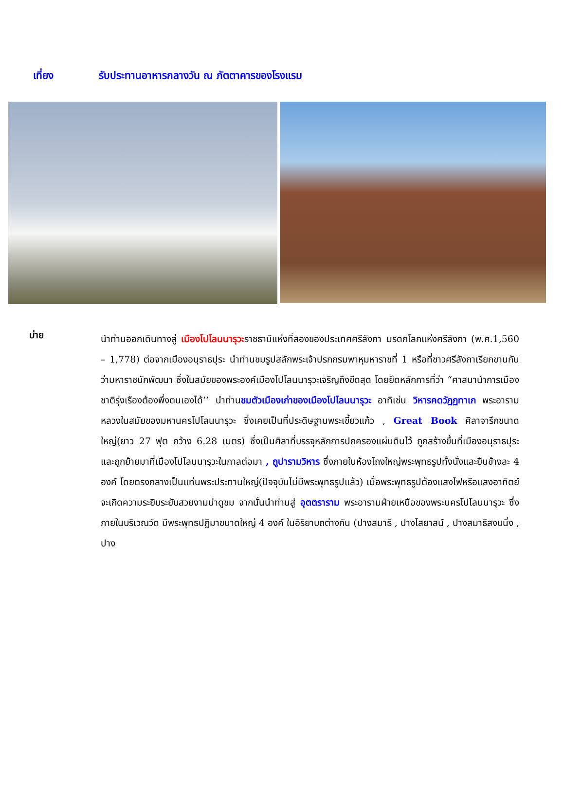เที่ยง รับประทานอาหารกลางวัน ณ ภัตตาคารของโรงแรม
บ่าย
นำท่านออกเดินทางสู่ เมืองโปโลนนารุวะราชธานีแห่งที่สองของประเทศศรีลังกา มรดกโลกแห่งศรีลังกา (พ.ศ.1,560 – 1,778) ต่อจากเมืองอนุราธปุระ นำท่านชมรูปสลักพระเจ้าปรกกรมพาหุมหาราชที่ 1 หรือที่ชาวศรีลังกาเรียกขานกันว่ามหาราชนักพัฒนา ซึ่งในสมัยของพระองค์เมืองโปโลนนารุวะเจริญถึงขีดสุด โดยยึดหลักการที่ว่า “ศาสนานำการเมือง ชาติรุ่งเรืองต้องพึ่งตนเองได้’’ นำท่านชมตัวเมืองเก่าของเมืองโปโลนนารุวะ อาทิเช่น วิหารคดวัฏฏทาเก พระอารามหลวงในสมัยของมหานครโปโลนนารุวะ ซึ่งเคยเป็นที่ประดิษฐานพระเขี้ยวแก้ว , Great Book ศิลาจารึกขนาดใหญ่(ยาว 27 ฟุต กว้าง 6.28 เมตร) ซึ่งเป็นศิลาที่บรรจุหลักการปกครองแผ่นดินไว้ ถูกสร้างขึ้นที่เมืองอนุราธปุระ และถูกย้ายมาที่เมืองโปโลนนารุวะในกาลต่อมา , ถูปารามวิหาร ซึ่งภายในห้องโถงใหญ่พระพุทธรูปทั้งนั่งและยืนข้างละ 4 องค์ โดยตรงกลางเป็นแท่นพระประทานใหญ่(ปัจจุบันไม่มีพระพุทธรูปแล้ว) เมื่อพระพุทธรูปต้องแสงไฟหรือแสงอาทิตย์จะเกิดความระยิบระยับสวยงามน่าดูชม จากนั้นนำท่านสู่ อุตตราราม พระอารามฝ่ายเหนือของพระนครโปโลนนารุวะ ซึ่งภายในบริเวณวัด มีพระพุทธปฏิมาขนาดใหญ่ 4 องค์ ในอิริยาบถต่างกัน (ปางสมาธิ , ปางไสยาสน์ , ปางสมาธิสงบนิ่ง , ปาง